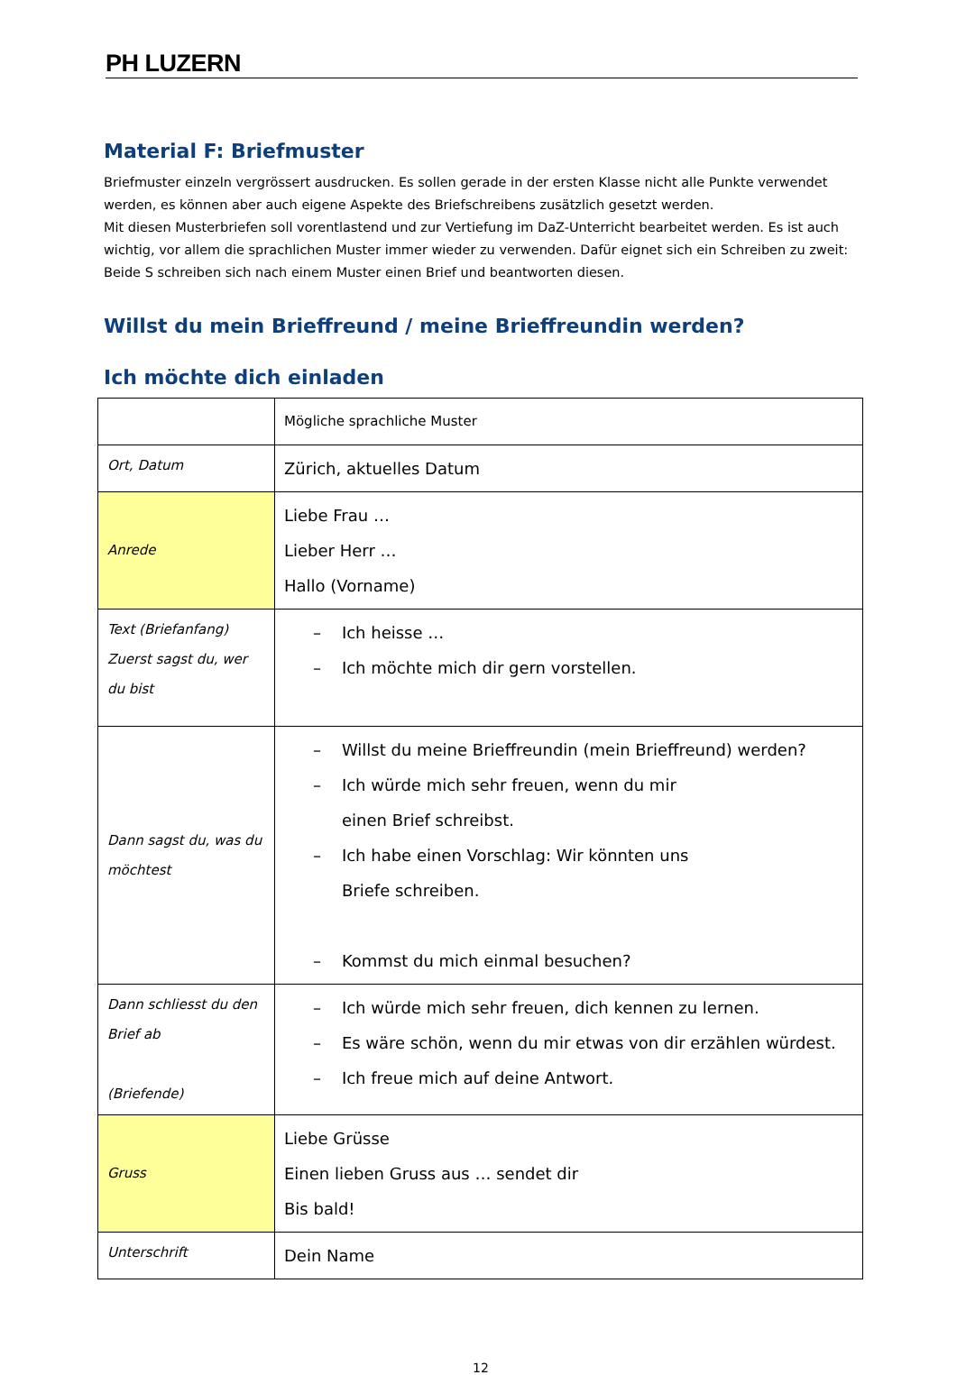PH LUZERN
Material F: Briefmuster
Briefmuster einzeln vergrössert ausdrucken. Es sollen gerade in der ersten Klasse nicht alle Punkte verwendet werden, es können aber auch eigene Aspekte des Briefschreibens zusätzlich gesetzt werden.
Mit diesen Musterbriefen soll vorentlastend und zur Vertiefung im DaZ-Unterricht bearbeitet werden. Es ist auch wichtig, vor allem die sprachlichen Muster immer wieder zu verwenden. Dafür eignet sich ein Schreiben zu zweit: Beide S schreiben sich nach einem Muster einen Brief und beantworten diesen.
Willst du mein Brieffreund / meine Brieffreundin werden?
Ich möchte dich einladen
| | Mögliche sprachliche Muster |
| Ort, Datum | Zürich, aktuelles Datum |
| Anrede | Liebe Frau … Lieber Herr … Hallo (Vorname) |
| Text (Briefanfang) Zuerst sagst du, wer du bist | – Ich heisse … – Ich möchte mich dir gern vorstellen. |
| Dann sagst du, was du möchtest | – Willst du meine Brieffreundin (mein Brieffreund) werden? – Ich würde mich sehr freuen, wenn du mir einen Brief schreibst. – Ich habe einen Vorschlag: Wir könnten uns Briefe schreiben. – Kommst du mich einmal besuchen? |
| Dann schliesst du den Brief ab (Briefende) | – Ich würde mich sehr freuen, dich kennen zu lernen. – Es wäre schön, wenn du mir etwas von dir erzählen würdest. – Ich freue mich auf deine Antwort. |
| Gruss | Liebe Grüsse Einen lieben Gruss aus … sendet dir Bis bald! |
| Unterschrift | Dein Name |
12